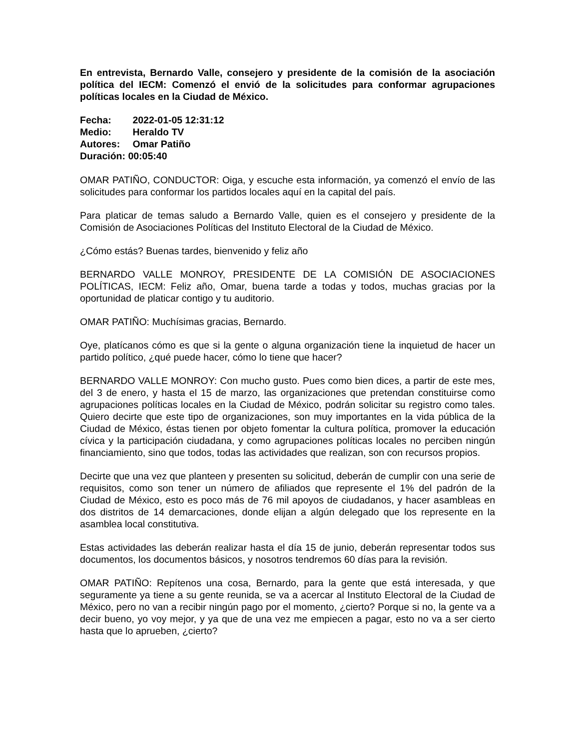En entrevista, Bernardo Valle, consejero y presidente de la comisión de la asociación política del IECM: Comenzó el envió de la solicitudes para conformar agrupaciones políticas locales en la Ciudad de México.
Fecha: 2022-01-05 12:31:12
Medio: Heraldo TV
Autores: Omar Patiño
Duración: 00:05:40
OMAR PATIÑO, CONDUCTOR: Oiga, y escuche esta información, ya comenzó el envío de las solicitudes para conformar los partidos locales aquí en la capital del país.
Para platicar de temas saludo a Bernardo Valle, quien es el consejero y presidente de la Comisión de Asociaciones Políticas del Instituto Electoral de la Ciudad de México.
¿Cómo estás? Buenas tardes, bienvenido y feliz año
BERNARDO VALLE MONROY, PRESIDENTE DE LA COMISIÓN DE ASOCIACIONES POLÍTICAS, IECM: Feliz año, Omar, buena tarde a todas y todos, muchas gracias por la oportunidad de platicar contigo y tu auditorio.
OMAR PATIÑO: Muchísimas gracias, Bernardo.
Oye, platícanos cómo es que si la gente o alguna organización tiene la inquietud de hacer un partido político, ¿qué puede hacer, cómo lo tiene que hacer?
BERNARDO VALLE MONROY: Con mucho gusto. Pues como bien dices, a partir de este mes, del 3 de enero, y hasta el 15 de marzo, las organizaciones que pretendan constituirse como agrupaciones políticas locales en la Ciudad de México, podrán solicitar su registro como tales. Quiero decirte que este tipo de organizaciones, son muy importantes en la vida pública de la Ciudad de México, éstas tienen por objeto fomentar la cultura política, promover la educación cívica y la participación ciudadana, y como agrupaciones políticas locales no perciben ningún financiamiento, sino que todos, todas las actividades que realizan, son con recursos propios.
Decirte que una vez que planteen y presenten su solicitud, deberán de cumplir con una serie de requisitos, como son tener un número de afiliados que represente el 1% del padrón de la Ciudad de México, esto es poco más de 76 mil apoyos de ciudadanos, y hacer asambleas en dos distritos de 14 demarcaciones, donde elijan a algún delegado que los represente en la asamblea local constitutiva.
Estas actividades las deberán realizar hasta el día 15 de junio, deberán representar todos sus documentos, los documentos básicos, y nosotros tendremos 60 días para la revisión.
OMAR PATIÑO: Repítenos una cosa, Bernardo, para la gente que está interesada, y que seguramente ya tiene a su gente reunida, se va a acercar al Instituto Electoral de la Ciudad de México, pero no van a recibir ningún pago por el momento, ¿cierto? Porque si no, la gente va a decir bueno, yo voy mejor, y ya que de una vez me empiecen a pagar, esto no va a ser cierto hasta que lo aprueben, ¿cierto?